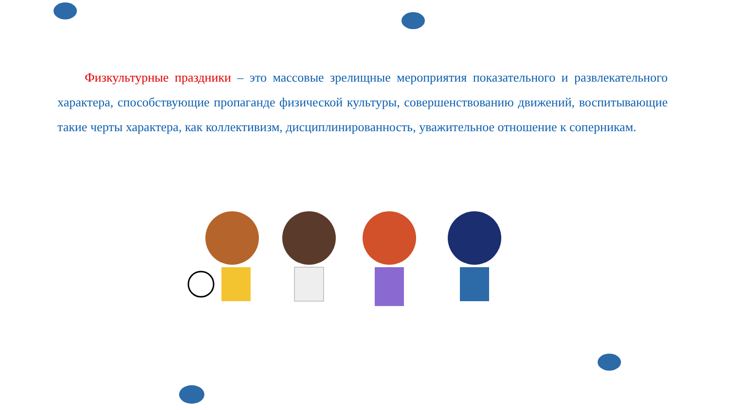Физкультурные праздники – это массовые зрелищные мероприятия показательного и развлекательного характера, способствующие пропаганде физической культуры, совершенствованию движений, воспитывающие такие черты характера, как коллективизм, дисциплинированность, уважительное отношение к соперникам.